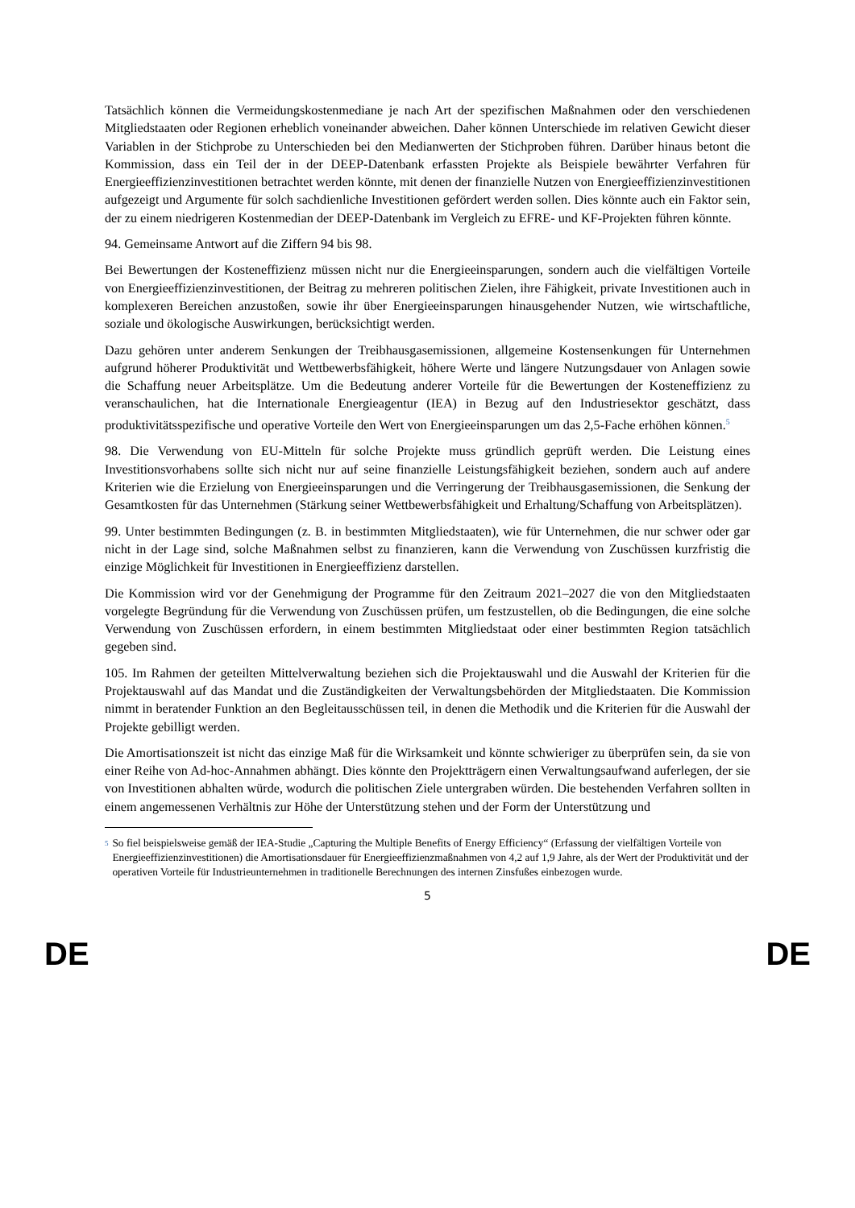Tatsächlich können die Vermeidungskostenmediane je nach Art der spezifischen Maßnahmen oder den verschiedenen Mitgliedstaaten oder Regionen erheblich voneinander abweichen. Daher können Unterschiede im relativen Gewicht dieser Variablen in der Stichprobe zu Unterschieden bei den Medianwerten der Stichproben führen. Darüber hinaus betont die Kommission, dass ein Teil der in der DEEP-Datenbank erfassten Projekte als Beispiele bewährter Verfahren für Energieeffizienzinvestitionen betrachtet werden könnte, mit denen der finanzielle Nutzen von Energieeffizienzinvestitionen aufgezeigt und Argumente für solch sachdienliche Investitionen gefördert werden sollen. Dies könnte auch ein Faktor sein, der zu einem niedrigeren Kostenmedian der DEEP-Datenbank im Vergleich zu EFRE- und KF-Projekten führen könnte.
94. Gemeinsame Antwort auf die Ziffern 94 bis 98.
Bei Bewertungen der Kosteneffizienz müssen nicht nur die Energieeinsparungen, sondern auch die vielfältigen Vorteile von Energieeffizienzinvestitionen, der Beitrag zu mehreren politischen Zielen, ihre Fähigkeit, private Investitionen auch in komplexeren Bereichen anzustoßen, sowie ihr über Energieeinsparungen hinausgehender Nutzen, wie wirtschaftliche, soziale und ökologische Auswirkungen, berücksichtigt werden.
Dazu gehören unter anderem Senkungen der Treibhausgasemissionen, allgemeine Kostensenkungen für Unternehmen aufgrund höherer Produktivität und Wettbewerbsfähigkeit, höhere Werte und längere Nutzungsdauer von Anlagen sowie die Schaffung neuer Arbeitsplätze. Um die Bedeutung anderer Vorteile für die Bewertungen der Kosteneffizienz zu veranschaulichen, hat die Internationale Energieagentur (IEA) in Bezug auf den Industriesektor geschätzt, dass produktivitätsspezifische und operative Vorteile den Wert von Energieeinsparungen um das 2,5-Fache erhöhen können.<sup>5</sup>
98. Die Verwendung von EU-Mitteln für solche Projekte muss gründlich geprüft werden. Die Leistung eines Investitionsvorhabens sollte sich nicht nur auf seine finanzielle Leistungsfähigkeit beziehen, sondern auch auf andere Kriterien wie die Erzielung von Energieeinsparungen und die Verringerung der Treibhausgasemissionen, die Senkung der Gesamtkosten für das Unternehmen (Stärkung seiner Wettbewerbsfähigkeit und Erhaltung/Schaffung von Arbeitsplätzen).
99. Unter bestimmten Bedingungen (z. B. in bestimmten Mitgliedstaaten), wie für Unternehmen, die nur schwer oder gar nicht in der Lage sind, solche Maßnahmen selbst zu finanzieren, kann die Verwendung von Zuschüssen kurzfristig die einzige Möglichkeit für Investitionen in Energieeffizienz darstellen.
Die Kommission wird vor der Genehmigung der Programme für den Zeitraum 2021–2027 die von den Mitgliedstaaten vorgelegte Begründung für die Verwendung von Zuschüssen prüfen, um festzustellen, ob die Bedingungen, die eine solche Verwendung von Zuschüssen erfordern, in einem bestimmten Mitgliedstaat oder einer bestimmten Region tatsächlich gegeben sind.
105. Im Rahmen der geteilten Mittelverwaltung beziehen sich die Projektauswahl und die Auswahl der Kriterien für die Projektauswahl auf das Mandat und die Zuständigkeiten der Verwaltungsbehörden der Mitgliedstaaten. Die Kommission nimmt in beratender Funktion an den Begleitausschüssen teil, in denen die Methodik und die Kriterien für die Auswahl der Projekte gebilligt werden.
Die Amortisationszeit ist nicht das einzige Maß für die Wirksamkeit und könnte schwieriger zu überprüfen sein, da sie von einer Reihe von Ad-hoc-Annahmen abhängt. Dies könnte den Projektträgern einen Verwaltungsaufwand auferlegen, der sie von Investitionen abhalten würde, wodurch die politischen Ziele untergraben würden. Die bestehenden Verfahren sollten in einem angemessenen Verhältnis zur Höhe der Unterstützung stehen und der Form der Unterstützung und
5
So fiel beispielsweise gemäß der IEA-Studie „Capturing the Multiple Benefits of Energy Efficiency“ (Erfassung der vielfältigen Vorteile von Energieeffizienzinvestitionen) die Amortisationsdauer für Energieeffizienzmaßnahmen von 4,2 auf 1,9 Jahre, als der Wert der Produktivität und der operativen Vorteile für Industrieunternehmen in traditionelle Berechnungen des internen Zinsfußes einbezogen wurde.
5
DE DE